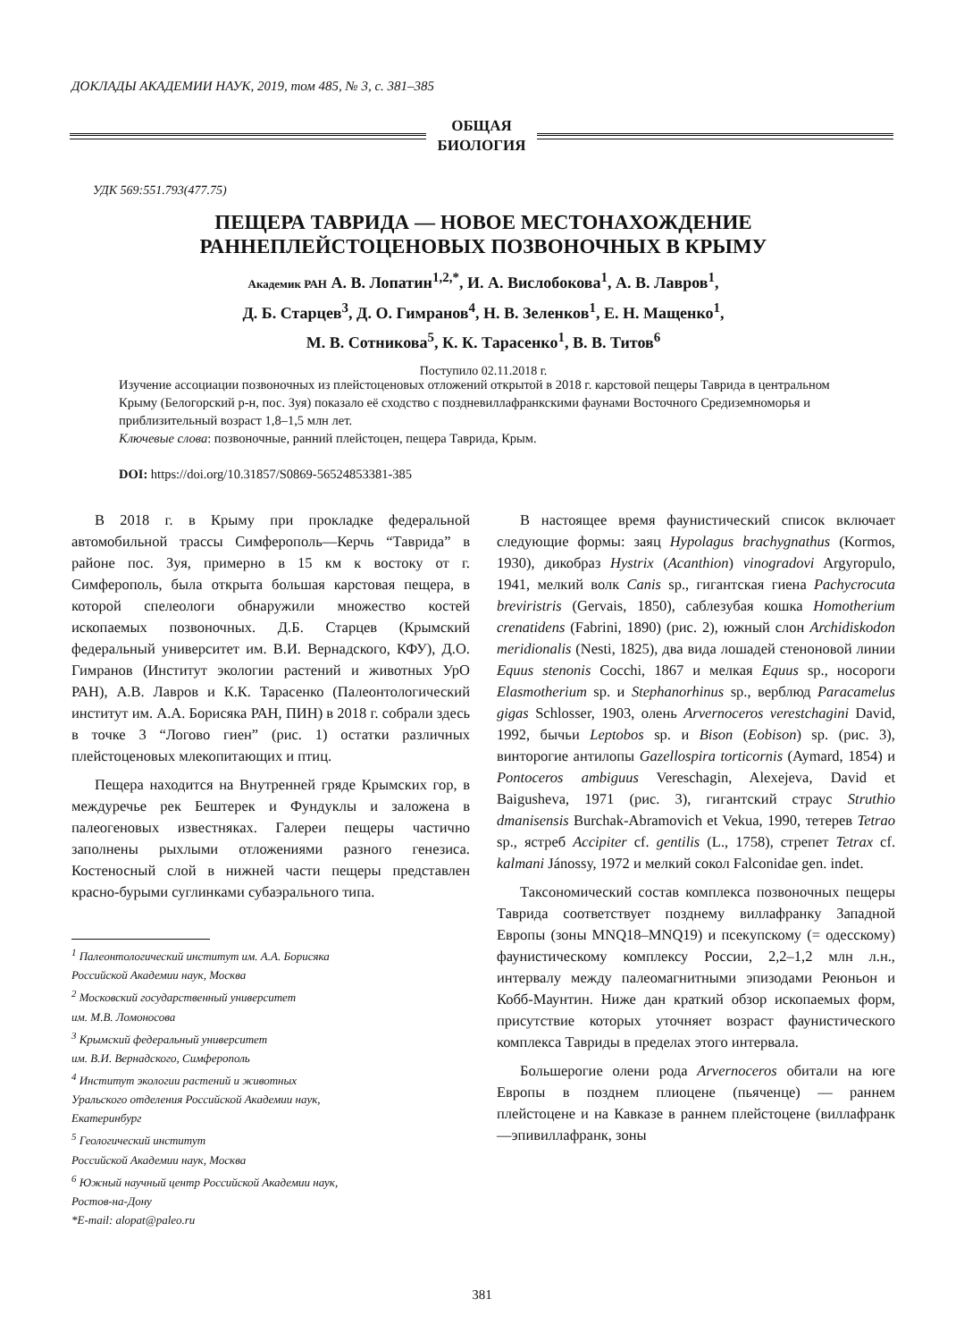ДОКЛАДЫ АКАДЕМИИ НАУК, 2019, том 485, № 3, с. 381–385
ОБЩАЯ
БИОЛОГИЯ
УДК 569:551.793(477.75)
ПЕЩЕРА ТАВРИДА — НОВОЕ МЕСТОНАХОЖДЕНИЕ
РАННЕПЛЕЙСТОЦЕНОВЫХ ПОЗВОНОЧНЫХ В КРЫМУ
Академик РАН А. В. Лопатин<sup>1,2,*</sup>, И. А. Вислобокова<sup>1</sup>, А. В. Лавров<sup>1</sup>,
Д. Б. Старцев<sup>3</sup>, Д. О. Гимранов<sup>4</sup>, Н. В. Зеленков<sup>1</sup>, Е. Н. Мащенко<sup>1</sup>,
М. В. Сотникова<sup>5</sup>, К. К. Тарасенко<sup>1</sup>, В. В. Титов<sup>6</sup>
Поступило 02.11.2018 г.
Изучение ассоциации позвоночных из плейстоценовых отложений открытой в 2018 г. карстовой пещеры Таврида в центральном Крыму (Белогорский р-н, пос. Зуя) показало её сходство с поздневиллафранкскими фаунами Восточного Средиземноморья и приблизительный возраст 1,8–1,5 млн лет.
Ключевые слова: позвоночные, ранний плейстоцен, пещера Таврида, Крым.
DOI: https://doi.org/10.31857/S0869-56524853381-385
В 2018 г. в Крыму при прокладке федеральной автомобильной трассы Симферополь—Керчь “Таврида” в районе пос. Зуя, примерно в 15 км к востоку от г. Симферополь, была открыта большая карстовая пещера, в которой спелеологи обнаружили множество костей ископаемых позвоночных. Д.Б. Старцев (Крымский федеральный университет им. В.И. Вернадского, КФУ), Д.О. Гимранов (Институт экологии растений и животных УрО РАН), А.В. Лавров и К.К. Тарасенко (Палеонтологический институт им. А.А. Борисяка РАН, ПИН) в 2018 г. собрали здесь в точке 3 “Логово гиен” (рис. 1) остатки различных плейстоценовых млекопитающих и птиц.
Пещера находится на Внутренней гряде Крымских гор, в междуречье рек Бештерек и Фундуклы и заложена в палеогеновых известняках. Галереи пещеры частично заполнены рыхлыми отложениями разного генезиса. Костеносный слой в нижней части пещеры представлен красно-бурыми суглинками субаэрального типа.
<sup>1</sup> Палеонтологический институт им. А.А. Борисяка
Российской Академии наук, Москва
<sup>2</sup> Московский государственный университет
им. М.В. Ломоносова
<sup>3</sup> Крымский федеральный университет
им. В.И. Вернадского, Симферополь
<sup>4</sup> Институт экологии растений и животных
Уральского отделения Российской Академии наук,
Екатеринбург
<sup>5</sup> Геологический институт
Российской Академии наук, Москва
<sup>6</sup> Южный научный центр Российской Академии наук,
Ростов-на-Дону
*E-mail: alopat@paleo.ru
В настоящее время фаунистический список включает следующие формы: заяц Hypolagus brachygnathus (Kormos, 1930), дикобраз Hystrix (Acanthion) vinogradovi Argyropulo, 1941, мелкий волк Canis sp., гигантская гиена Pachycrocuta breviristris (Gervais, 1850), саблезубая кошка Homotherium crenatidens (Fabrini, 1890) (рис. 2), южный слон Archidiskodon meridionalis (Nesti, 1825), два вида лошадей стеноновой линии Equus stenonis Cocchi, 1867 и мелкая Equus sp., носороги Elasmotherium sp. и Stephanorhinus sp., верблюд Paracamelus gigas Schlosser, 1903, олень Arvernoceros verestchagini David, 1992, бычьи Leptobos sp. и Bison (Eobison) sp. (рис. 3), винторогие антилопы Gazellospira torticornis (Aymard, 1854) и Pontoceros ambiguus Vereschagin, Alexejeva, David et Baigusheva, 1971 (рис. 3), гигантский страус Struthio dmanisensis Burchak-Abramovich et Vekua, 1990, тетерев Tetrao sp., ястреб Accipiter cf. gentilis (L., 1758), стрепет Tetrax cf. kalmani Jánossy, 1972 и мелкий сокол Falconidae gen. indet.
Таксономический состав комплекса позвоночных пещеры Таврида соответствует позднему виллафранку Западной Европы (зоны MNQ18–MNQ19) и псекупскому (= одесскому) фаунистическому комплексу России, 2,2–1,2 млн л.н., интервалу между палеомагнитными эпизодами Реюньон и Кобб-Маунтин. Ниже дан краткий обзор ископаемых форм, присутствие которых уточняет возраст фаунистического комплекса Тавриды в пределах этого интервала.
Большерогие олени рода Arvernoceros обитали на юге Европы в позднем плиоцене (пьяченце) — раннем плейстоцене и на Кавказе в раннем плейстоцене (виллафранк—эпивиллафранк, зоны
381